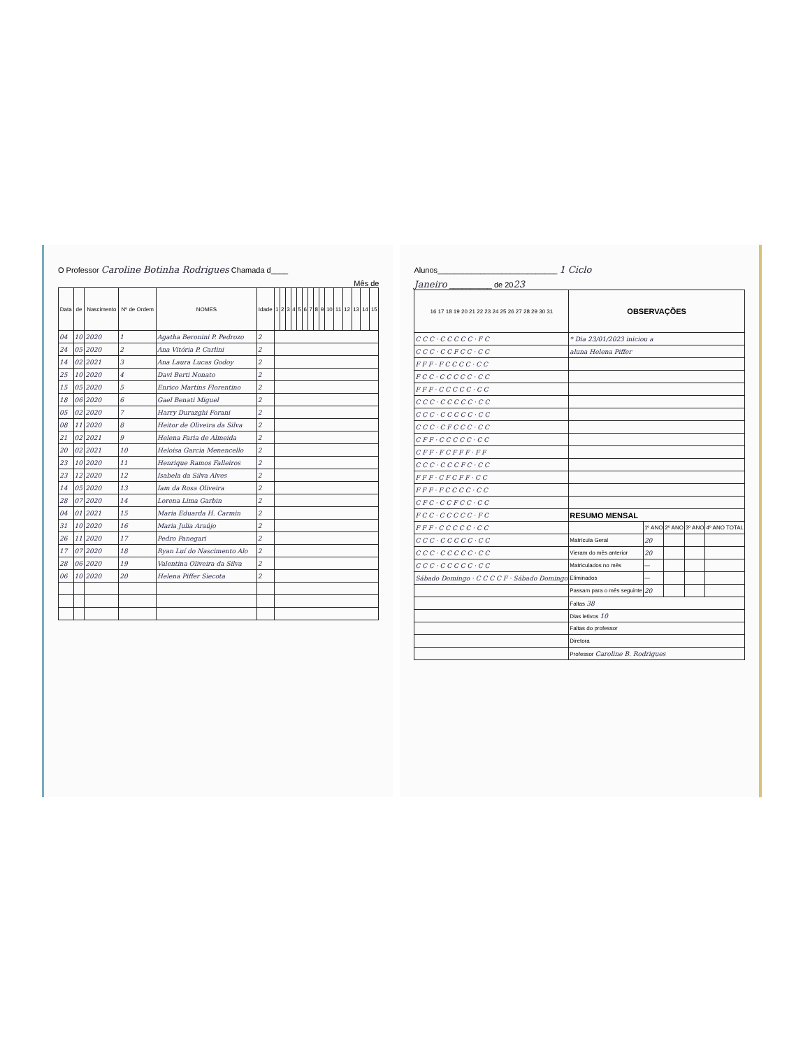O Professor Caroline Botinha Rodrigues Chamada d____
Mês de
| Data | de | Nascimento | Nº de Ordem | NOMES | Idade | 1 | 2 | 3 | 4 | 5 | 6 | 7 | 8 | 9 | 10 | 11 | 12 | 13 | 14 | 15 |
| --- | --- | --- | --- | --- | --- | --- | --- | --- | --- | --- | --- | --- | --- | --- | --- | --- | --- | --- | --- | --- |
| 04 | 10 | 2020 | 1 | Agatha Beronini P. Pedrozo | 2 | | | | | | | | | | | | | | | |
| 24 | 05 | 2020 | 2 | Ana Vitória P. Carlini | 2 | | | | | | | | | | | | | | | |
| 14 | 02 | 2021 | 3 | Ana Laura Lucas Godoy | 2 | | | | | | | | | | | | | | | |
| 25 | 10 | 2020 | 4 | Davi Berti Nonato | 2 | | | | | | | | | | | | | | | |
| 15 | 05 | 2020 | 5 | Enrico Martins Florentino | 2 | | | | | | | | | | | | | | | |
| 18 | 06 | 2020 | 6 | Gael Benati Miguel | 2 | | | | | | | | | | | | | | | |
| 05 | 02 | 2020 | 7 | Harry Durazghi Forani | 2 | | | | | | | | | | | | | | | |
| 08 | 11 | 2020 | 8 | Heitor de Oliveira da Silva | 2 | | | | | | | | | | | | | | | |
| 21 | 02 | 2021 | 9 | Helena Faria de Almeida | 2 | | | | | | | | | | | | | | | |
| 20 | 02 | 2021 | 10 | Heloisa Garcia Menencello | 2 | | | | | | | | | | | | | | | |
| 23 | 10 | 2020 | 11 | Henrique Ramos Falleiros | 2 | | | | | | | | | | | | | | | |
| 23 | 12 | 2020 | 12 | Isabela da Silva Alves | 2 | | | | | | | | | | | | | | | |
| 14 | 05 | 2020 | 13 | Iam da Rosa Oliveira | 2 | | | | | | | | | | | | | | | |
| 28 | 07 | 2020 | 14 | Lorena Lima Garbin | 2 | | | | | | | | | | | | | | | |
| 04 | 01 | 2021 | 15 | Maria Eduarda H. Carmin | 2 | | | | | | | | | | | | | | | |
| 31 | 10 | 2020 | 16 | Maria Julia Araújo | 2 | | | | | | | | | | | | | | | |
| 26 | 11 | 2020 | 17 | Pedro Panegari | 2 | | | | | | | | | | | | | | | |
| 17 | 07 | 2020 | 18 | Ryan Luí do Nascimento Alo | 2 | | | | | | | | | | | | | | | |
| 28 | 06 | 2020 | 19 | Valentina Oliveira da Silva | 2 | | | | | | | | | | | | | | | |
| 06 | 10 | 2020 | 20 | Helena Piffer Siecota | 2 | | | | | | | | | | | | | | | |
Alunos____________________________ 1 Ciclo
Janeiro __________ de 2023
| 16 17 18 19 20 21 22 23 24 25 26 27 28 29 30 31 | OBSERVAÇÕES | | | | |
| --- | --- | --- | --- | --- | --- |
| C C C · C C C C C · F C | * Dia 23/01/2023 iniciou a | | | | |
| C C C · C C F C C · C C | aluna Helena Piffer | | | | |
| F F F · F C C C C · C C | | | | | |
| F C C · C C C C C · C C | | | | | |
| F F F · C C C C C · C C | | | | | |
| C C C · C C C C C · C C | | | | | |
| C C C · C C C C C · C C | | | | | |
| C C C · C F C C C · C C | | | | | |
| C F F · C C C C C · C C | | | | | |
| C F F · F C F F F · F F | | | | | |
| C C C · C C C F C · C C | | | | | |
| F F F · C F C F F · C C | | | | | |
| F F F · F C C C C · C C | | | | | |
| C F C · C C F C C · C C | | | | | |
| F C C · C C C C C · F C | RESUMO MENSAL | | | | |
| F F F · C C C C C · C C | | 1º ANO | 2º ANO | 3º ANO | 4º ANO TOTAL |
| C C C · C C C C C · C C | Matrícula Geral | 20 | | | |
| C C C · C C C C C · C C | Vieram do mês anterior | 20 | | | |
| C C C · C C C C C · C C | Matriculados no mês | — | | | |
| Sábado Domingo · C C C C F · Sábado Domingo | Eliminados | — | | | |
| | Passam para o mês seguinte | 20 | | | |
| | Faltas 38 | | | | |
| | Dias letivos 10 | | | | |
| | Faltas do professor | | | | |
| | Diretora | | | | |
| | Professor Caroline B. Rodrigues | | | | |